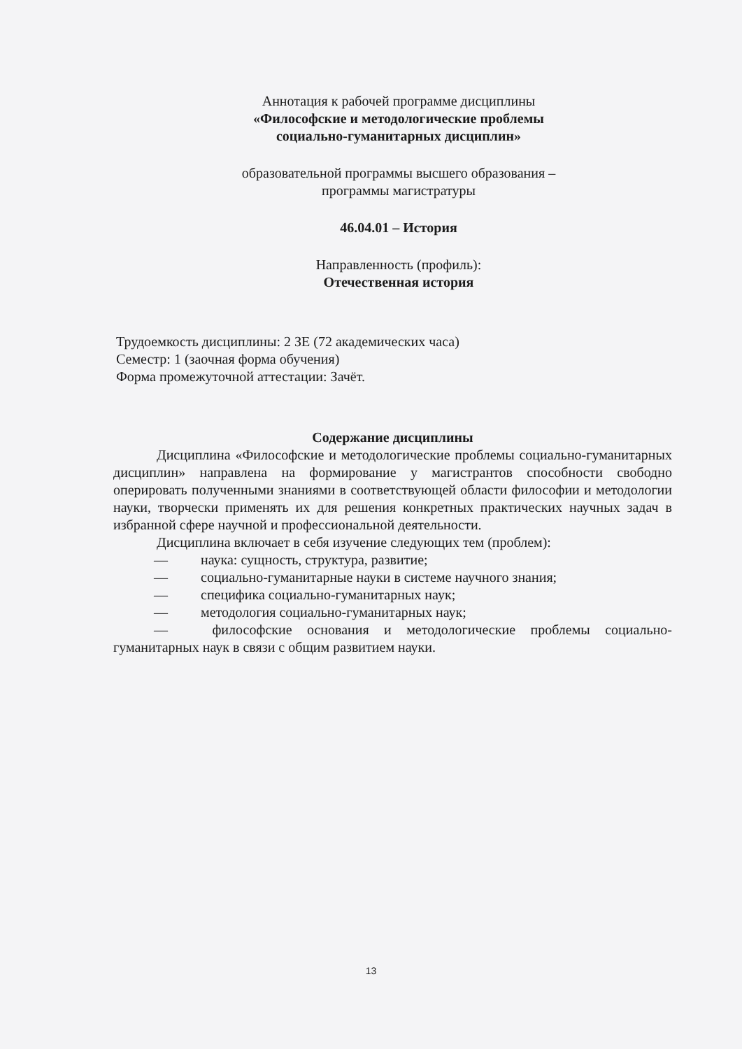Аннотация к рабочей программе дисциплины
«Философские и методологические проблемы
социально-гуманитарных дисциплин»
образовательной программы высшего образования –
программы магистратуры
46.04.01 – История
Направленность (профиль):
Отечественная история
Трудоемкость дисциплины: 2 ЗЕ (72 академических часа)
Семестр: 1 (заочная форма обучения)
Форма промежуточной аттестации: Зачёт.
Содержание дисциплины
Дисциплина «Философские и методологические проблемы социально-гуманитарных дисциплин» направлена на формирование у магистрантов способности свободно оперировать полученными знаниями в соответствующей области философии и методологии науки, творчески применять их для решения конкретных практических научных задач в избранной сфере научной и профессиональной деятельности.
Дисциплина включает в себя изучение следующих тем (проблем):
— наука: сущность, структура, развитие;
— социально-гуманитарные науки в системе научного знания;
— специфика социально-гуманитарных наук;
— методология социально-гуманитарных наук;
— философские основания и методологические проблемы социально-гуманитарных наук в связи с общим развитием науки.
13